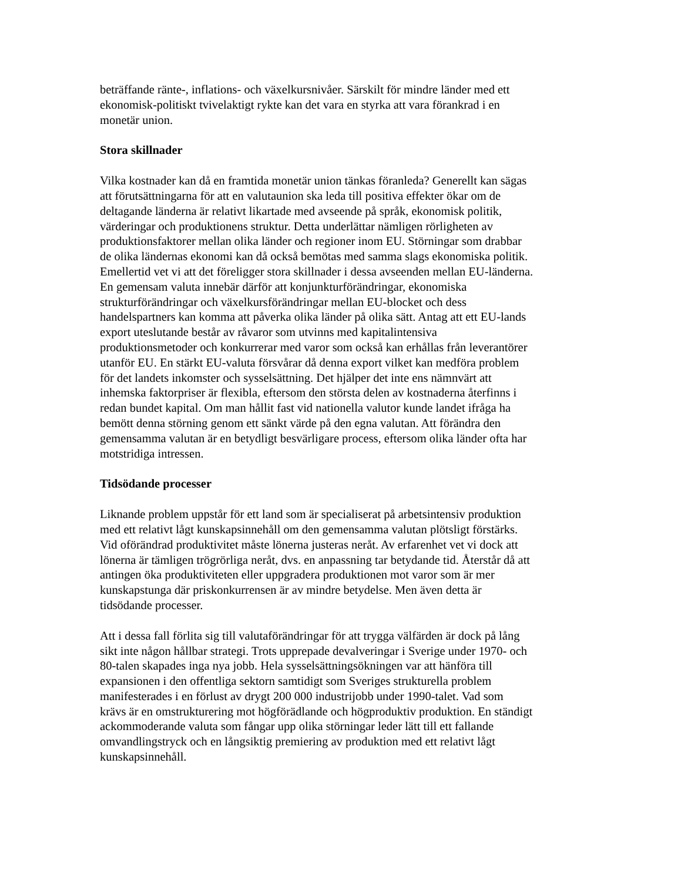beträffande ränte-, inflations- och växelkursnivåer. Särskilt för mindre länder med ett
ekonomisk-politiskt tvivelaktigt rykte kan det vara en styrka att vara förankrad i en
monetär union.
Stora skillnader
Vilka kostnader kan då en framtida monetär union tänkas föranleda? Generellt kan sägas
att förutsättningarna för att en valutaunion ska leda till positiva effekter ökar om de
deltagande länderna är relativt likartade med avseende på språk, ekonomisk politik,
värderingar och produktionens struktur. Detta underlättar nämligen rörligheten av
produktionsfaktorer mellan olika länder och regioner inom EU. Störningar som drabbar
de olika ländernas ekonomi kan då också bemötas med samma slags ekonomiska politik.
Emellertid vet vi att det föreligger stora skillnader i dessa avseenden mellan EU-länderna.
En gemensam valuta innebär därför att konjunkturförändringar, ekonomiska
strukturförändringar och växelkursförändringar mellan EU-blocket och dess
handelspartners kan komma att påverka olika länder på olika sätt. Antag att ett EU-lands
export uteslutande består av råvaror som utvinns med kapitalintensiva
produktionsmetoder och konkurrerar med varor som också kan erhållas från leverantörer
utanför EU. En stärkt EU-valuta försvårar då denna export vilket kan medföra problem
för det landets inkomster och sysselsättning. Det hjälper det inte ens nämnvärt att
inhemska faktorpriser är flexibla, eftersom den största delen av kostnaderna återfinns i
redan bundet kapital. Om man hållit fast vid nationella valutor kunde landet ifråga ha
bemött denna störning genom ett sänkt värde på den egna valutan. Att förändra den
gemensamma valutan är en betydligt besvärligare process, eftersom olika länder ofta har
motstridiga intressen.
Tidsödande processer
Liknande problem uppstår för ett land som är specialiserat på arbetsintensiv produktion
med ett relativt lågt kunskapsinnehåll om den gemensamma valutan plötsligt förstärks.
Vid oförändrad produktivitet måste lönerna justeras neråt. Av erfarenhet vet vi dock att
lönerna är tämligen trögrörliga neråt, dvs. en anpassning tar betydande tid. Återstår då att
antingen öka produktiviteten eller uppgradera produktionen mot varor som är mer
kunskapstunga där priskonkurrensen är av mindre betydelse. Men även detta är
tidsödande processer.
Att i dessa fall förlita sig till valutaförändringar för att trygga välfärden är dock på lång
sikt inte någon hållbar strategi. Trots upprepade devalveringar i Sverige under 1970- och
80-talen skapades inga nya jobb. Hela sysselsättningsökningen var att hänföra till
expansionen i den offentliga sektorn samtidigt som Sveriges strukturella problem
manifesterades i en förlust av drygt 200 000 industrijobb under 1990-talet. Vad som
krävs är en omstrukturering mot högförädlande och högproduktiv produktion. En ständigt
ackommoderande valuta som fångar upp olika störningar leder lätt till ett fallande
omvandlingstryck och en långsiktig premiering av produktion med ett relativt lågt
kunskapsinnehåll.